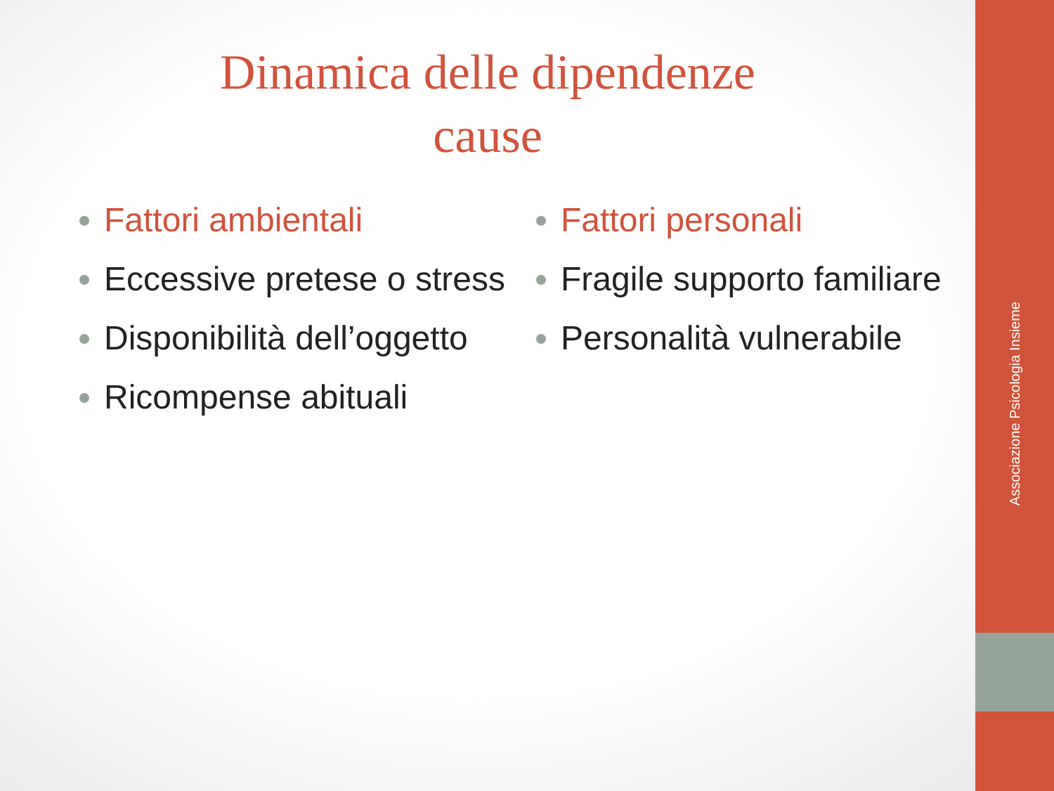Associazione Psicologia Insieme
Dinamica delle dipendenze
cause
Fattori ambientali
Eccessive pretese o stress
Disponibilità dell’oggetto
Ricompense abituali
Fattori personali
Fragile supporto familiare
Personalità vulnerabile